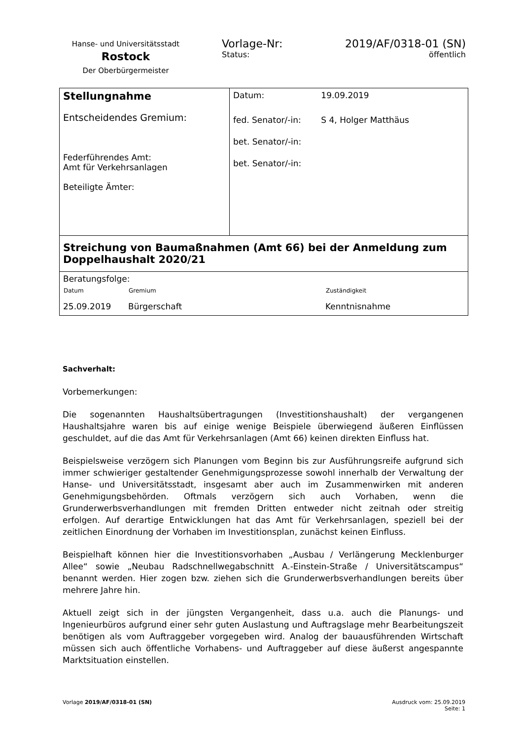Hanse- und Universitätsstadt
Rostock
Der Oberbürgermeister
Vorlage-Nr: 2019/AF/0318-01 (SN)
Status: öffentlich
| Stellungnahme Entscheidendes Gremium: Federführendes Amt: Amt für Verkehrsanlagen Beteiligte Ämter: | / Datum: / 19.09.2019 / / fed. Senator/-in: / S 4, Holger Matthäus / / bet. Senator/-in: / / / bet. Senator/-in: / / |
| Streichung von Baumaßnahmen (Amt 66) bei der Anmeldung zum Doppelhaushalt 2020/21 | |
| Beratungsfolge: / Datum / Gremium / Zuständigkeit / / --- / --- / --- / / 25.09.2019 / Bürgerschaft / Kenntnisnahme / | |
Sachverhalt:
Vorbemerkungen:
Die sogenannten Haushaltsübertragungen (Investitionshaushalt) der vergangenen Haushaltsjahre waren bis auf einige wenige Beispiele überwiegend äußeren Einflüssen geschuldet, auf die das Amt für Verkehrsanlagen (Amt 66) keinen direkten Einfluss hat.
Beispielsweise verzögern sich Planungen vom Beginn bis zur Ausführungsreife aufgrund sich immer schwieriger gestaltender Genehmigungsprozesse sowohl innerhalb der Verwaltung der Hanse- und Universitätsstadt, insgesamt aber auch im Zusammenwirken mit anderen Genehmigungsbehörden. Oftmals verzögern sich auch Vorhaben, wenn die Grunderwerbsverhandlungen mit fremden Dritten entweder nicht zeitnah oder streitig erfolgen. Auf derartige Entwicklungen hat das Amt für Verkehrsanlagen, speziell bei der zeitlichen Einordnung der Vorhaben im Investitionsplan, zunächst keinen Einfluss.
Beispielhaft können hier die Investitionsvorhaben „Ausbau / Verlängerung Mecklenburger Allee“ sowie „Neubau Radschnellwegabschnitt A.-Einstein-Straße / Universitätscampus“ benannt werden. Hier zogen bzw. ziehen sich die Grunderwerbsverhandlungen bereits über mehrere Jahre hin.
Aktuell zeigt sich in der jüngsten Vergangenheit, dass u.a. auch die Planungs- und Ingenieurbüros aufgrund einer sehr guten Auslastung und Auftragslage mehr Bearbeitungszeit benötigen als vom Auftraggeber vorgegeben wird. Analog der bauausführenden Wirtschaft müssen sich auch öffentliche Vorhabens- und Auftraggeber auf diese äußerst angespannte Marktsituation einstellen.
Vorlage 2019/AF/0318-01 (SN) Ausdruck vom: 25.09.2019
Seite: 1